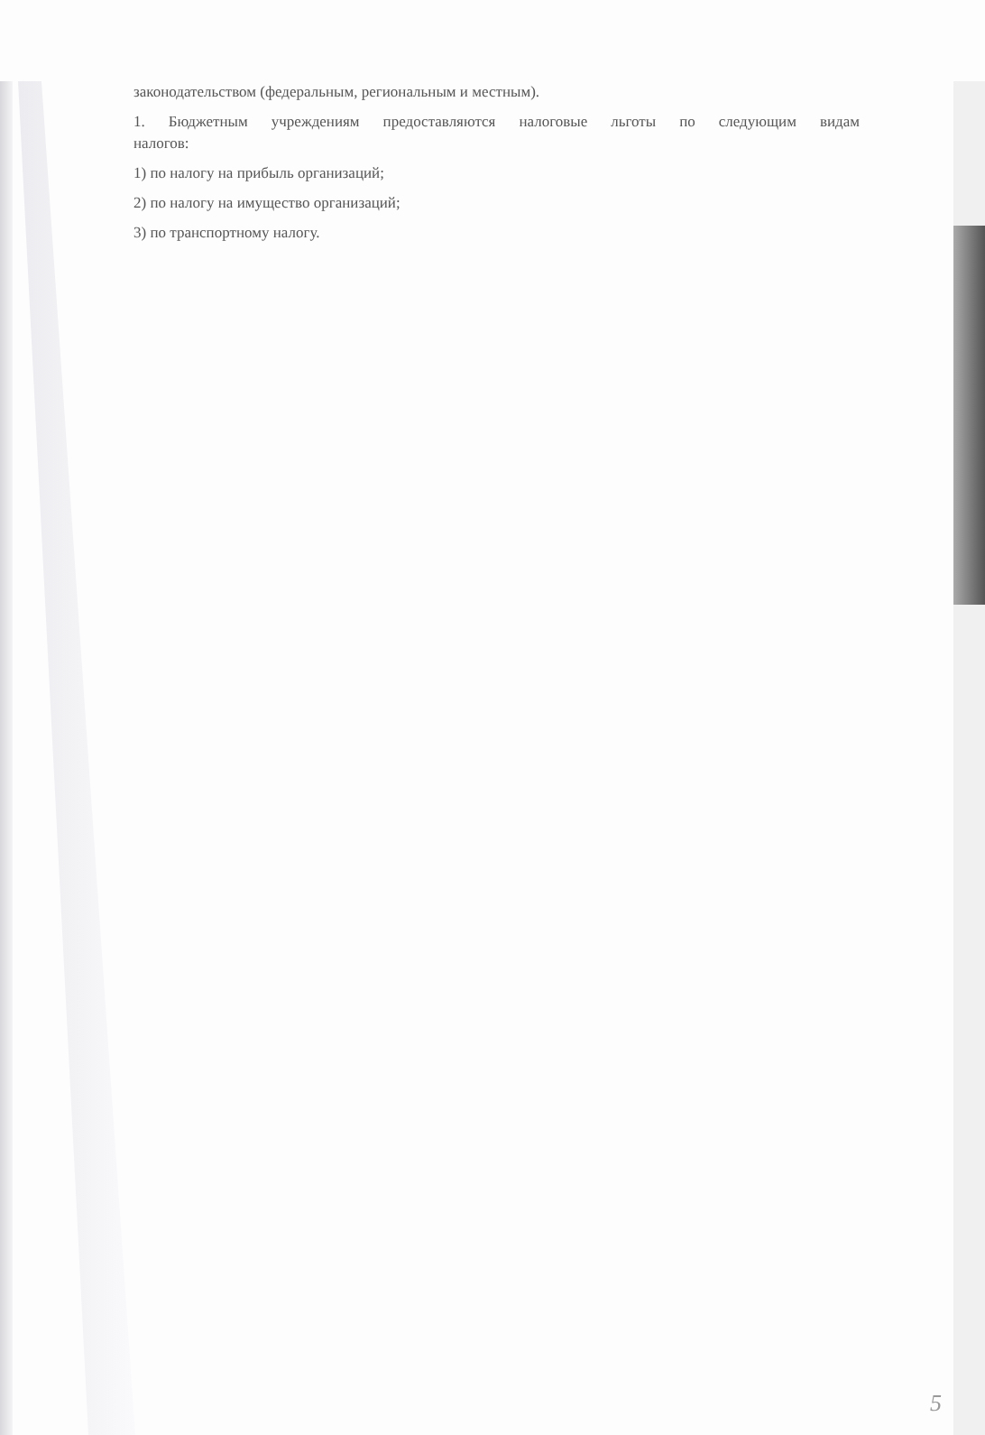законодательством (федеральным, региональным и местным).
1. Бюджетным учреждениям предоставляются налоговые льготы по следующим видам
налогов:
1) по налогу на прибыль организаций;
2) по налогу на имущество организаций;
3) по транспортному налогу.
5